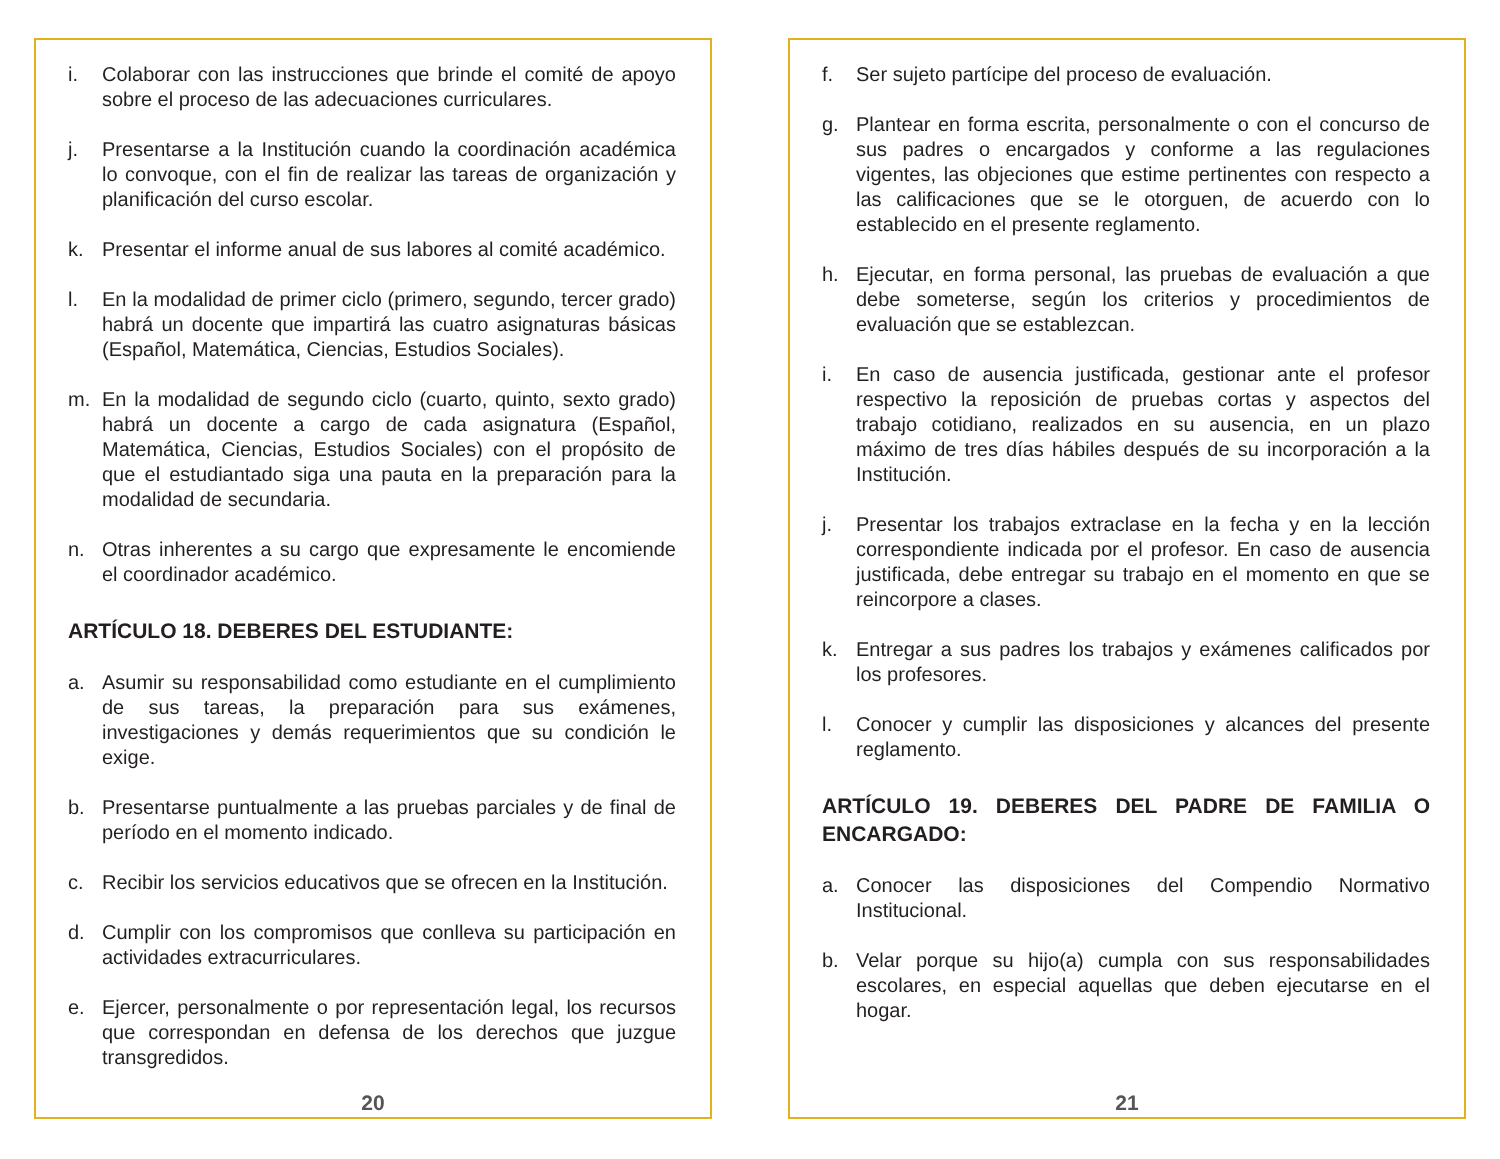i. Colaborar con las instrucciones que brinde el comité de apoyo sobre el proceso de las adecuaciones curriculares.
j. Presentarse a la Institución cuando la coordinación académica lo convoque, con el fin de realizar las tareas de organización y planificación del curso escolar.
k. Presentar el informe anual de sus labores al comité académico.
l. En la modalidad de primer ciclo (primero, segundo, tercer grado) habrá un docente que impartirá las cuatro asignaturas básicas (Español, Matemática, Ciencias, Estudios Sociales).
m. En la modalidad de segundo ciclo (cuarto, quinto, sexto grado) habrá un docente a cargo de cada asignatura (Español, Matemática, Ciencias, Estudios Sociales) con el propósito de que el estudiantado siga una pauta en la preparación para la modalidad de secundaria.
n. Otras inherentes a su cargo que expresamente le encomiende el coordinador académico.
ARTÍCULO 18. DEBERES DEL ESTUDIANTE:
a. Asumir su responsabilidad como estudiante en el cumplimiento de sus tareas, la preparación para sus exámenes, investigaciones y demás requerimientos que su condición le exige.
b. Presentarse puntualmente a las pruebas parciales y de final de período en el momento indicado.
c. Recibir los servicios educativos que se ofrecen en la Institución.
d. Cumplir con los compromisos que conlleva su participación en actividades extracurriculares.
e. Ejercer, personalmente o por representación legal, los recursos que correspondan en defensa de los derechos que juzgue transgredidos.
20
f. Ser sujeto partícipe del proceso de evaluación.
g. Plantear en forma escrita, personalmente o con el concurso de sus padres o encargados y conforme a las regulaciones vigentes, las objeciones que estime pertinentes con respecto a las calificaciones que se le otorguen, de acuerdo con lo establecido en el presente reglamento.
h. Ejecutar, en forma personal, las pruebas de evaluación a que debe someterse, según los criterios y procedimientos de evaluación que se establezcan.
i. En caso de ausencia justificada, gestionar ante el profesor respectivo la reposición de pruebas cortas y aspectos del trabajo cotidiano, realizados en su ausencia, en un plazo máximo de tres días hábiles después de su incorporación a la Institución.
j. Presentar los trabajos extraclase en la fecha y en la lección correspondiente indicada por el profesor. En caso de ausencia justificada, debe entregar su trabajo en el momento en que se reincorpore a clases.
k. Entregar a sus padres los trabajos y exámenes calificados por los profesores.
l. Conocer y cumplir las disposiciones y alcances del presente reglamento.
ARTÍCULO 19. DEBERES DEL PADRE DE FAMILIA O ENCARGADO:
a. Conocer las disposiciones del Compendio Normativo Institucional.
b. Velar porque su hijo(a) cumpla con sus responsabilidades escolares, en especial aquellas que deben ejecutarse en el hogar.
21